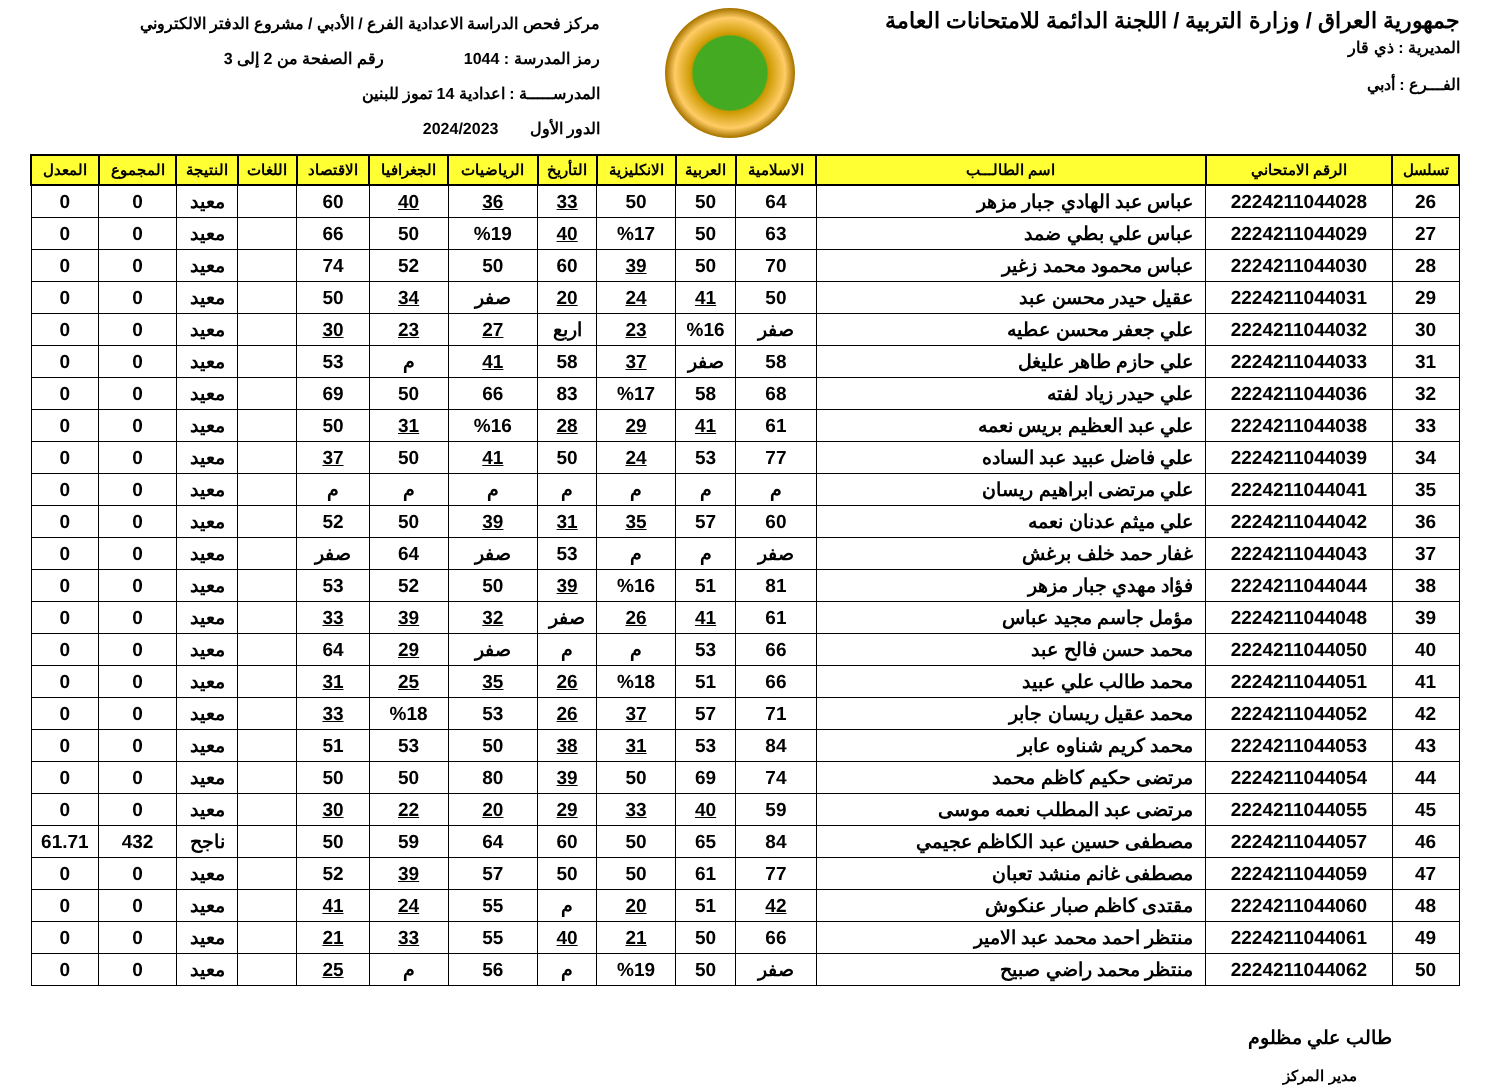جمهورية العراق / وزارة التربية / اللجنة الدائمة للامتحانات العامة
المديرية : ذي قار
الفـــرع : أدبي
مركز فحص الدراسة الاعدادية الفرع / الأدبي / مشروع الدفتر الالكتروني
رمز المدرسة : 1044 رقم الصفحة من 2 إلى 3
المدرســـــة : اعدادية 14 تموز للبنين
الدور الأول 2024/2023
| تسلسل | الرقم الامتحاني | اسم الطالـــب | الاسلامية | العربية | الانكليزية | التأريخ | الرياضيات | الجغرافيا | الاقتصاد | اللغات | النتيجة | المجموع | المعدل |
| --- | --- | --- | --- | --- | --- | --- | --- | --- | --- | --- | --- | --- | --- |
| 26 | 2224211044028 | عباس عبد الهادي جبار مزهر | 64 | 50 | 50 | 33 | 36 | 40 | 60 | | معيد | 0 | 0 |
| 27 | 2224211044029 | عباس علي بطي ضمد | 63 | 50 | %17 | 40 | %19 | 50 | 66 | | معيد | 0 | 0 |
| 28 | 2224211044030 | عباس محمود محمد زغير | 70 | 50 | 39 | 60 | 50 | 52 | 74 | | معيد | 0 | 0 |
| 29 | 2224211044031 | عقيل حيدر محسن عبد | 50 | 41 | 24 | 20 | صفر | 34 | 50 | | معيد | 0 | 0 |
| 30 | 2224211044032 | علي جعفر محسن عطيه | صفر | %16 | 23 | اربع | 27 | 23 | 30 | | معيد | 0 | 0 |
| 31 | 2224211044033 | علي حازم طاهر عليغل | 58 | صفر | 37 | 58 | 41 | م | 53 | | معيد | 0 | 0 |
| 32 | 2224211044036 | علي حيدر زياد لفته | 68 | 58 | %17 | 83 | 66 | 50 | 69 | | معيد | 0 | 0 |
| 33 | 2224211044038 | علي عبد العظيم بريس نعمه | 61 | 41 | 29 | 28 | %16 | 31 | 50 | | معيد | 0 | 0 |
| 34 | 2224211044039 | علي فاضل عبيد عبد الساده | 77 | 53 | 24 | 50 | 41 | 50 | 37 | | معيد | 0 | 0 |
| 35 | 2224211044041 | علي مرتضى ابراهيم ريسان | م | م | م | م | م | م | م | | معيد | 0 | 0 |
| 36 | 2224211044042 | علي ميثم عدنان نعمه | 60 | 57 | 35 | 31 | 39 | 50 | 52 | | معيد | 0 | 0 |
| 37 | 2224211044043 | غفار حمد خلف برغش | صفر | م | م | 53 | صفر | 64 | صفر | | معيد | 0 | 0 |
| 38 | 2224211044044 | فؤاد مهدي جبار مزهر | 81 | 51 | %16 | 39 | 50 | 52 | 53 | | معيد | 0 | 0 |
| 39 | 2224211044048 | مؤمل جاسم مجيد عباس | 61 | 41 | 26 | صفر | 32 | 39 | 33 | | معيد | 0 | 0 |
| 40 | 2224211044050 | محمد حسن فالح عبد | 66 | 53 | م | م | صفر | 29 | 64 | | معيد | 0 | 0 |
| 41 | 2224211044051 | محمد طالب علي عبيد | 66 | 51 | %18 | 26 | 35 | 25 | 31 | | معيد | 0 | 0 |
| 42 | 2224211044052 | محمد عقيل ريسان جابر | 71 | 57 | 37 | 26 | 53 | %18 | 33 | | معيد | 0 | 0 |
| 43 | 2224211044053 | محمد كريم شناوه عابر | 84 | 53 | 31 | 38 | 50 | 53 | 51 | | معيد | 0 | 0 |
| 44 | 2224211044054 | مرتضى حكيم كاظم محمد | 74 | 69 | 50 | 39 | 80 | 50 | 50 | | معيد | 0 | 0 |
| 45 | 2224211044055 | مرتضى عبد المطلب نعمه موسى | 59 | 40 | 33 | 29 | 20 | 22 | 30 | | معيد | 0 | 0 |
| 46 | 2224211044057 | مصطفى حسين عبد الكاظم عجيمي | 84 | 65 | 50 | 60 | 64 | 59 | 50 | | ناجح | 432 | 61.71 |
| 47 | 2224211044059 | مصطفى غانم منشد تعبان | 77 | 61 | 50 | 50 | 57 | 39 | 52 | | معيد | 0 | 0 |
| 48 | 2224211044060 | مقتدى كاظم صبار عنكوش | 42 | 51 | 20 | م | 55 | 24 | 41 | | معيد | 0 | 0 |
| 49 | 2224211044061 | منتظر احمد محمد عبد الامير | 66 | 50 | 21 | 40 | 55 | 33 | 21 | | معيد | 0 | 0 |
| 50 | 2224211044062 | منتظر محمد راضي صبيح | صفر | 50 | %19 | م | 56 | م | 25 | | معيد | 0 | 0 |
طالب علي مظلوم
مدير المركز